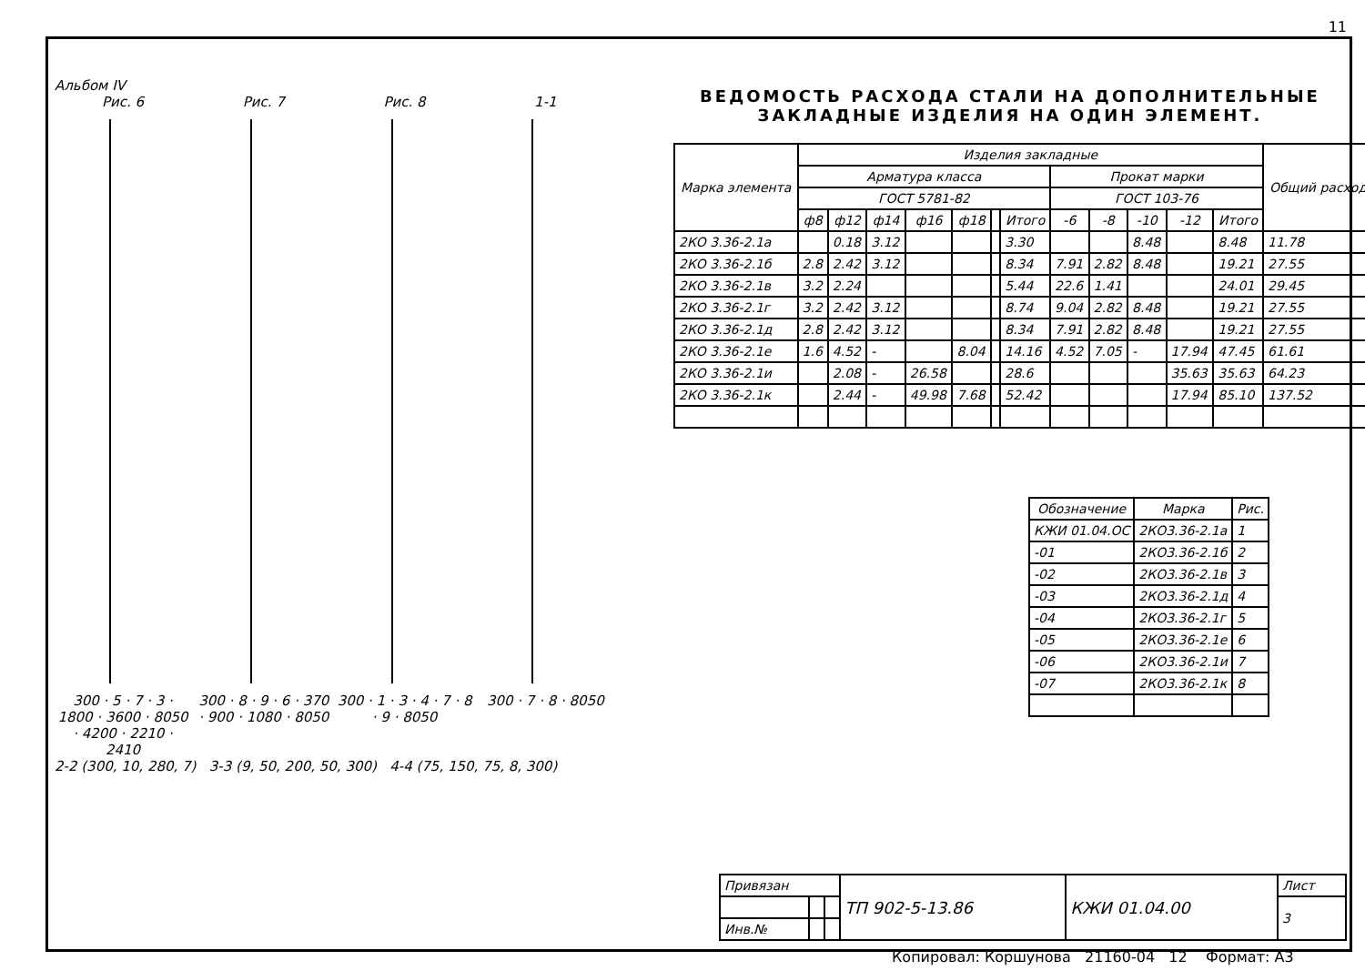11
Альбом IV
Рис. 6
300 · 5 · 7 · 3 · 1800 · 3600 · 8050 · 4200 · 2210 · 2410
Рис. 7
300 · 8 · 9 · 6 · 370 · 900 · 1080 · 8050
Рис. 8
300 · 1 · 3 · 4 · 7 · 8 · 9 · 8050
1-1
300 · 7 · 8 · 8050
2-2 (300, 10, 280, 7) 3-3 (9, 50, 200, 50, 300) 4-4 (75, 150, 75, 8, 300)
ВЕДОМОСТЬ РАСХОДА СТАЛИ НА ДОПОЛНИТЕЛЬНЫЕ
ЗАКЛАДНЫЕ ИЗДЕЛИЯ НА ОДИН ЭЛЕМЕНТ.
| Марка элемента | Изделия закладные | | | | | | | | | | | | Общий расход |
| --- | --- | --- | --- | --- | --- | --- | --- | --- | --- | --- | --- | --- | --- |
| | Арматура класса | | | | | | | Прокат марки | | | | | |
| | ГОСТ 5781-82 | | | | | | | ГОСТ 103-76 | | | | | |
| | ф8 | ф12 | ф14 | ф16 | ф18 | | Итого | -6 | -8 | -10 | -12 | Итого | |
| 2КО 3.36-2.1а | | 0.18 | 3.12 | | | | 3.30 | | | 8.48 | | 8.48 | 11.78 |
| 2КО 3.36-2.1б | 2.8 | 2.42 | 3.12 | | | | 8.34 | 7.91 | 2.82 | 8.48 | | 19.21 | 27.55 |
| 2КО 3.36-2.1в | 3.2 | 2.24 | | | | | 5.44 | 22.6 | 1.41 | | | 24.01 | 29.45 |
| 2КО 3.36-2.1г | 3.2 | 2.42 | 3.12 | | | | 8.74 | 9.04 | 2.82 | 8.48 | | 19.21 | 27.55 |
| 2КО 3.36-2.1д | 2.8 | 2.42 | 3.12 | | | | 8.34 | 7.91 | 2.82 | 8.48 | | 19.21 | 27.55 |
| 2КО 3.36-2.1е | 1.6 | 4.52 | - | | 8.04 | | 14.16 | 4.52 | 7.05 | - | 17.94 | 47.45 | 61.61 |
| 2КО 3.36-2.1и | | 2.08 | - | 26.58 | | | 28.6 | | | | 35.63 | 35.63 | 64.23 |
| 2КО 3.36-2.1к | | 2.44 | - | 49.98 | 7.68 | | 52.42 | | | | 17.94 | 85.10 | 137.52 |
| Обозначение | Марка | Рис. |
| --- | --- | --- |
| КЖИ 01.04.ОС | 2КО3.36-2.1а | 1 |
| -01 | 2КО3.36-2.1б | 2 |
| -02 | 2КО3.36-2.1в | 3 |
| -03 | 2КО3.36-2.1д | 4 |
| -04 | 2КО3.36-2.1г | 5 |
| -05 | 2КО3.36-2.1е | 6 |
| -06 | 2КО3.36-2.1и | 7 |
| -07 | 2КО3.36-2.1к | 8 |
| Привязан | | | ТП 902-5-13.86 | КЖИ 01.04.00 | Лист |
| | | | | | 3 |
| Инв.№ | | | | | |
Копировал: Коршунова 21160-04 12 Формат: А3